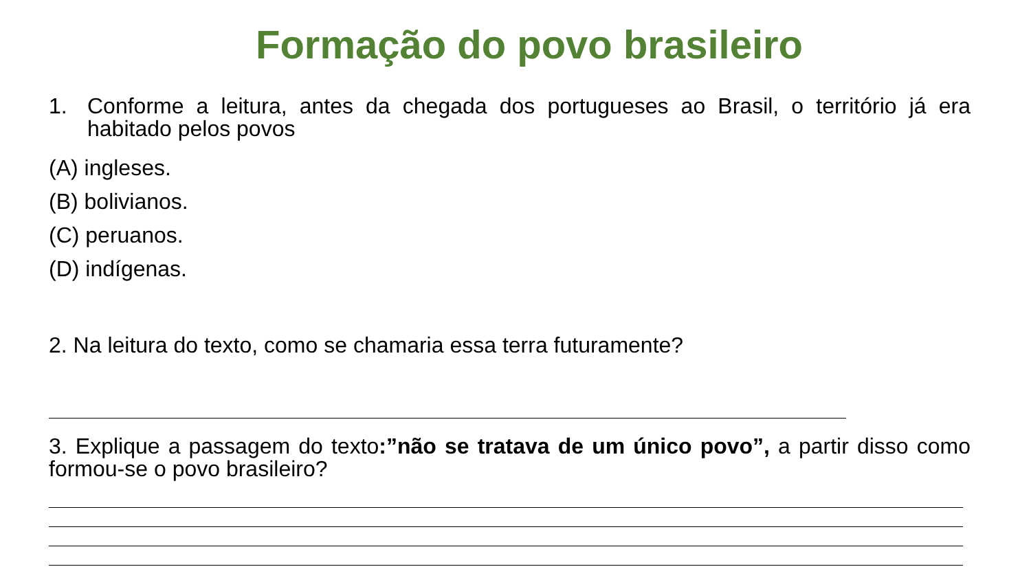Formação do povo brasileiro
1. Conforme a leitura, antes da chegada dos portugueses ao Brasil, o território já era habitado pelos povos
(A) ingleses.
(B) bolivianos.
(C) peruanos.
(D) indígenas.
2. Na leitura do texto, como se chamaria essa terra futuramente?
3. Explique a passagem do texto:”não se tratava de um único povo”, a partir disso como formou-se o povo brasileiro?